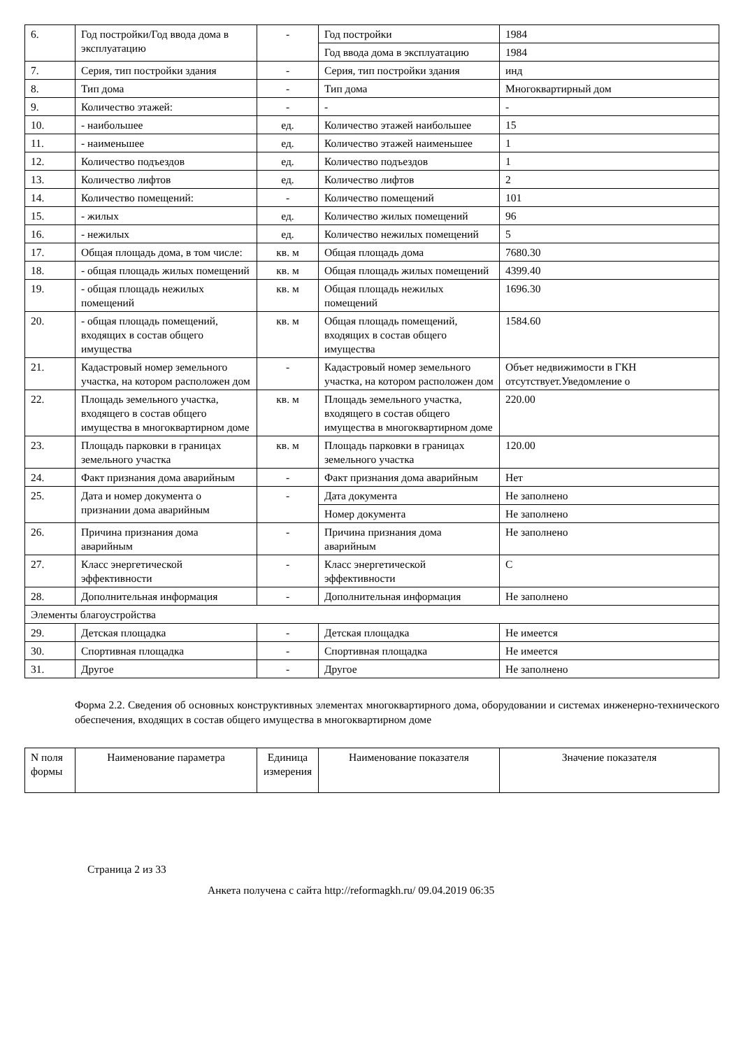| 6. | Год постройки/Год ввода дома в эксплуатацию | - | Год постройки | 1984 |
| | | | Год ввода дома в эксплуатацию | 1984 |
| 7. | Серия, тип постройки здания | - | Серия, тип постройки здания | инд |
| 8. | Тип дома | - | Тип дома | Многоквартирный дом |
| 9. | Количество этажей: | - | - | - |
| 10. | - наибольшее | ед. | Количество этажей наибольшее | 15 |
| 11. | - наименьшее | ед. | Количество этажей наименьшее | 1 |
| 12. | Количество подъездов | ед. | Количество подъездов | 1 |
| 13. | Количество лифтов | ед. | Количество лифтов | 2 |
| 14. | Количество помещений: | - | Количество помещений | 101 |
| 15. | - жилых | ед. | Количество жилых помещений | 96 |
| 16. | - нежилых | ед. | Количество нежилых помещений | 5 |
| 17. | Общая площадь дома, в том числе: | кв. м | Общая площадь дома | 7680.30 |
| 18. | - общая площадь жилых помещений | кв. м | Общая площадь жилых помещений | 4399.40 |
| 19. | - общая площадь нежилых помещений | кв. м | Общая площадь нежилых помещений | 1696.30 |
| 20. | - общая площадь помещений, входящих в состав общего имущества | кв. м | Общая площадь помещений, входящих в состав общего имущества | 1584.60 |
| 21. | Кадастровый номер земельного участка, на котором расположен дом | - | Кадастровый номер земельного участка, на котором расположен дом | Объет недвижимости в ГКН отсутствует.Уведомление о |
| 22. | Площадь земельного участка, входящего в состав общего имущества в многоквартирном доме | кв. м | Площадь земельного участка, входящего в состав общего имущества в многоквартирном доме | 220.00 |
| 23. | Площадь парковки в границах земельного участка | кв. м | Площадь парковки в границах земельного участка | 120.00 |
| 24. | Факт признания дома аварийным | - | Факт признания дома аварийным | Нет |
| 25. | Дата и номер документа о признании дома аварийным | - | Дата документа | Не заполнено |
| | | | Номер документа | Не заполнено |
| 26. | Причина признания дома аварийным | - | Причина признания дома аварийным | Не заполнено |
| 27. | Класс энергетической эффективности | - | Класс энергетической эффективности | С |
| 28. | Дополнительная информация | - | Дополнительная информация | Не заполнено |
| Элементы благоустройства | | | | |
| 29. | Детская площадка | - | Детская площадка | Не имеется |
| 30. | Спортивная площадка | - | Спортивная площадка | Не имеется |
| 31. | Другое | - | Другое | Не заполнено |
Форма 2.2. Сведения об основных конструктивных элементах многоквартирного дома, оборудовании и системах инженерно-технического обеспечения, входящих в состав общего имущества в многоквартирном доме
| N поля формы | Наименование параметра | Единица измерения | Наименование показателя | Значение показателя |
| --- | --- | --- | --- | --- |
Страница 2 из 33
Анкета получена с сайта http://reformagkh.ru/ 09.04.2019 06:35